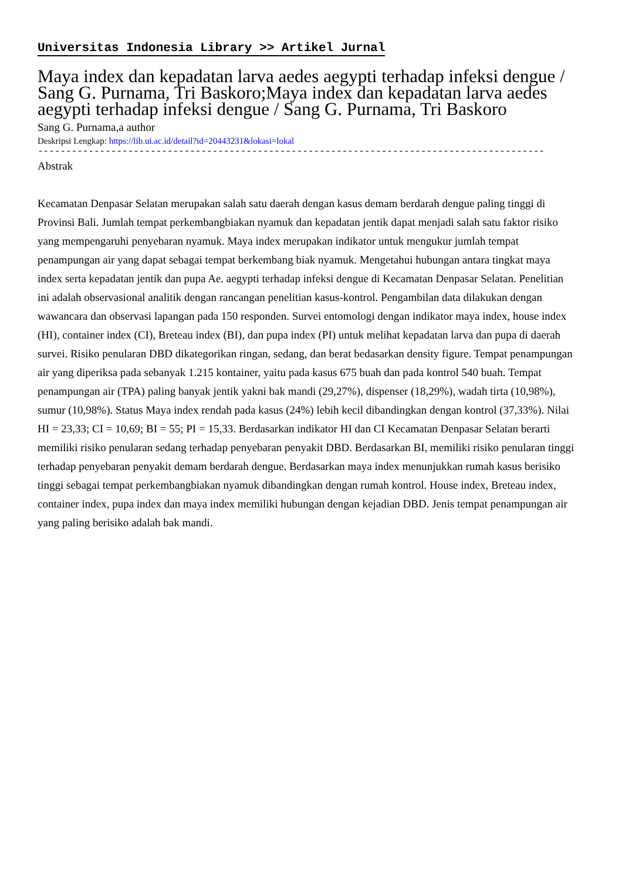Universitas Indonesia Library >> Artikel Jurnal
Maya index dan kepadatan larva aedes aegypti terhadap infeksi dengue / Sang G. Purnama, Tri Baskoro;Maya index dan kepadatan larva aedes aegypti terhadap infeksi dengue / Sang G. Purnama, Tri Baskoro
Sang G. Purnama,a author
Deskripsi Lengkap: https://lib.ui.ac.id/detail?id=20443231&lokasi=lokal
------------------------------------------------------------------------------------------
Abstrak
Kecamatan Denpasar Selatan merupakan salah satu daerah dengan kasus demam berdarah dengue paling tinggi di
Provinsi Bali. Jumlah tempat perkembangbiakan nyamuk dan kepadatan jentik dapat menjadi salah satu faktor risiko
yang mempengaruhi penyebaran nyamuk. Maya index merupakan indikator untuk mengukur jumlah tempat
penampungan air yang dapat sebagai tempat berkembang biak nyamuk. Mengetahui hubungan antara tingkat maya
index serta kepadatan jentik dan pupa Ae. aegypti terhadap infeksi dengue di Kecamatan Denpasar Selatan. Penelitian
ini adalah observasional analitik dengan rancangan penelitian kasus-kontrol. Pengambilan data dilakukan dengan
wawancara dan observasi lapangan pada 150 responden. Survei entomologi dengan indikator maya index, house index
(HI), container index (CI), Breteau index (BI), dan pupa index (PI) untuk melihat kepadatan larva dan pupa di daerah
survei. Risiko penularan DBD dikategorikan ringan, sedang, dan berat bedasarkan density figure. Tempat penampungan
air yang diperiksa pada sebanyak 1.215 kontainer, yaitu pada kasus 675 buah dan pada kontrol 540 buah. Tempat
penampungan air (TPA) paling banyak jentik yakni bak mandi (29,27%), dispenser (18,29%), wadah tirta (10,98%),
sumur (10,98%). Status Maya index rendah pada kasus (24%) lebih kecil dibandingkan dengan kontrol (37,33%). Nilai
HI = 23,33; CI = 10,69; BI = 55; PI = 15,33. Berdasarkan indikator HI dan CI Kecamatan Denpasar Selatan berarti
memiliki risiko penularan sedang terhadap penyebaran penyakit DBD. Berdasarkan BI, memiliki risiko penularan tinggi
terhadap penyebaran penyakit demam berdarah dengue. Berdasarkan maya index menunjukkan rumah kasus berisiko
tinggi sebagai tempat perkembangbiakan nyamuk dibandingkan dengan rumah kontrol. House index, Breteau index,
container index, pupa index dan maya index memiliki hubungan dengan kejadian DBD. Jenis tempat penampungan air
yang paling berisiko adalah bak mandi.